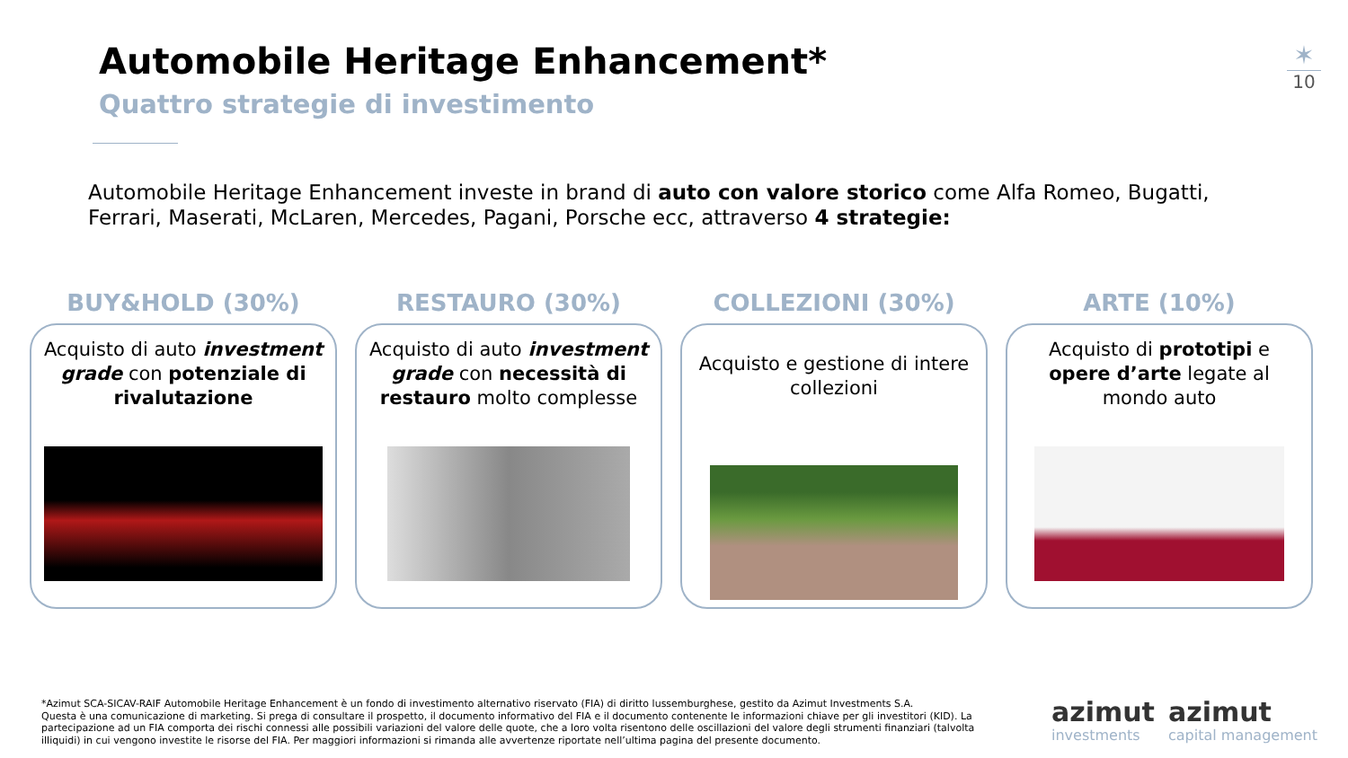Automobile Heritage Enhancement*
Quattro strategie di investimento
✶
10
Automobile Heritage Enhancement investe in brand di auto con valore storico come Alfa Romeo, Bugatti, Ferrari, Maserati, McLaren, Mercedes, Pagani, Porsche ecc, attraverso 4 strategie:
BUY&HOLD (30%)
Acquisto di auto investment grade con potenziale di rivalutazione
RESTAURO (30%)
Acquisto di auto investment grade con necessità di restauro molto complesse
COLLEZIONI (30%)
Acquisto e gestione di intere collezioni
ARTE (10%)
Acquisto di prototipi e opere d’arte legate al mondo auto
*Azimut SCA-SICAV-RAIF Automobile Heritage Enhancement è un fondo di investimento alternativo riservato (FIA) di diritto lussemburghese, gestito da Azimut Investments S.A.
Questa è una comunicazione di marketing. Si prega di consultare il prospetto, il documento informativo del FIA e il documento contenente le informazioni chiave per gli investitori (KID). La partecipazione ad un FIA comporta dei rischi connessi alle possibili variazioni del valore delle quote, che a loro volta risentono delle oscillazioni del valore degli strumenti finanziari (talvolta illiquidi) in cui vengono investite le risorse del FIA. Per maggiori informazioni si rimanda alle avvertenze riportate nell’ultima pagina del presente documento.
azimut
investments
azimut
capital management